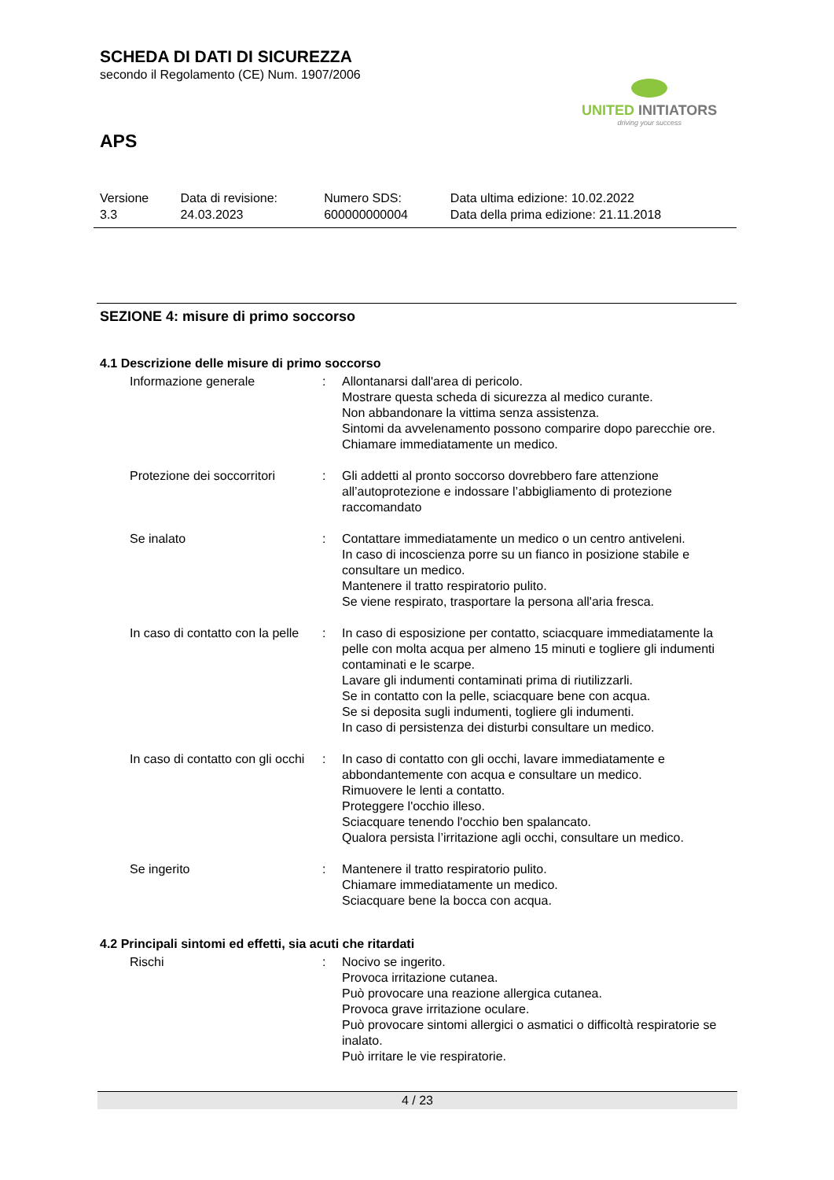SCHEDA DI DATI DI SICUREZZA
secondo il Regolamento (CE) Num. 1907/2006
UNITED INITIATORS
driving your success
APS
| Versione 3.3 | Data di revisione: 24.03.2023 | Numero SDS: 600000000004 | Data ultima edizione: 10.02.2022 Data della prima edizione: 21.11.2018 |
SEZIONE 4: misure di primo soccorso
4.1 Descrizione delle misure di primo soccorso
| Informazione generale | : | Allontanarsi dall'area di pericolo. Mostrare questa scheda di sicurezza al medico curante. Non abbandonare la vittima senza assistenza. Sintomi da avvelenamento possono comparire dopo parecchie ore. Chiamare immediatamente un medico. |
| Protezione dei soccorritori | : | Gli addetti al pronto soccorso dovrebbero fare attenzione all’autoprotezione e indossare l’abbigliamento di protezione raccomandato |
| Se inalato | : | Contattare immediatamente un medico o un centro antiveleni. In caso di incoscienza porre su un fianco in posizione stabile e consultare un medico. Mantenere il tratto respiratorio pulito. Se viene respirato, trasportare la persona all'aria fresca. |
| In caso di contatto con la pelle | : | In caso di esposizione per contatto, sciacquare immediatamente la pelle con molta acqua per almeno 15 minuti e togliere gli indumenti contaminati e le scarpe. Lavare gli indumenti contaminati prima di riutilizzarli. Se in contatto con la pelle, sciacquare bene con acqua. Se si deposita sugli indumenti, togliere gli indumenti. In caso di persistenza dei disturbi consultare un medico. |
| In caso di contatto con gli occhi | : | In caso di contatto con gli occhi, lavare immediatamente e abbondantemente con acqua e consultare un medico. Rimuovere le lenti a contatto. Proteggere l'occhio illeso. Sciacquare tenendo l'occhio ben spalancato. Qualora persista l’irritazione agli occhi, consultare un medico. |
| Se ingerito | : | Mantenere il tratto respiratorio pulito. Chiamare immediatamente un medico. Sciacquare bene la bocca con acqua. |
4.2 Principali sintomi ed effetti, sia acuti che ritardati
| Rischi | : | Nocivo se ingerito. Provoca irritazione cutanea. Può provocare una reazione allergica cutanea. Provoca grave irritazione oculare. Può provocare sintomi allergici o asmatici o difficoltà respiratorie se inalato. Può irritare le vie respiratorie. |
4 / 23